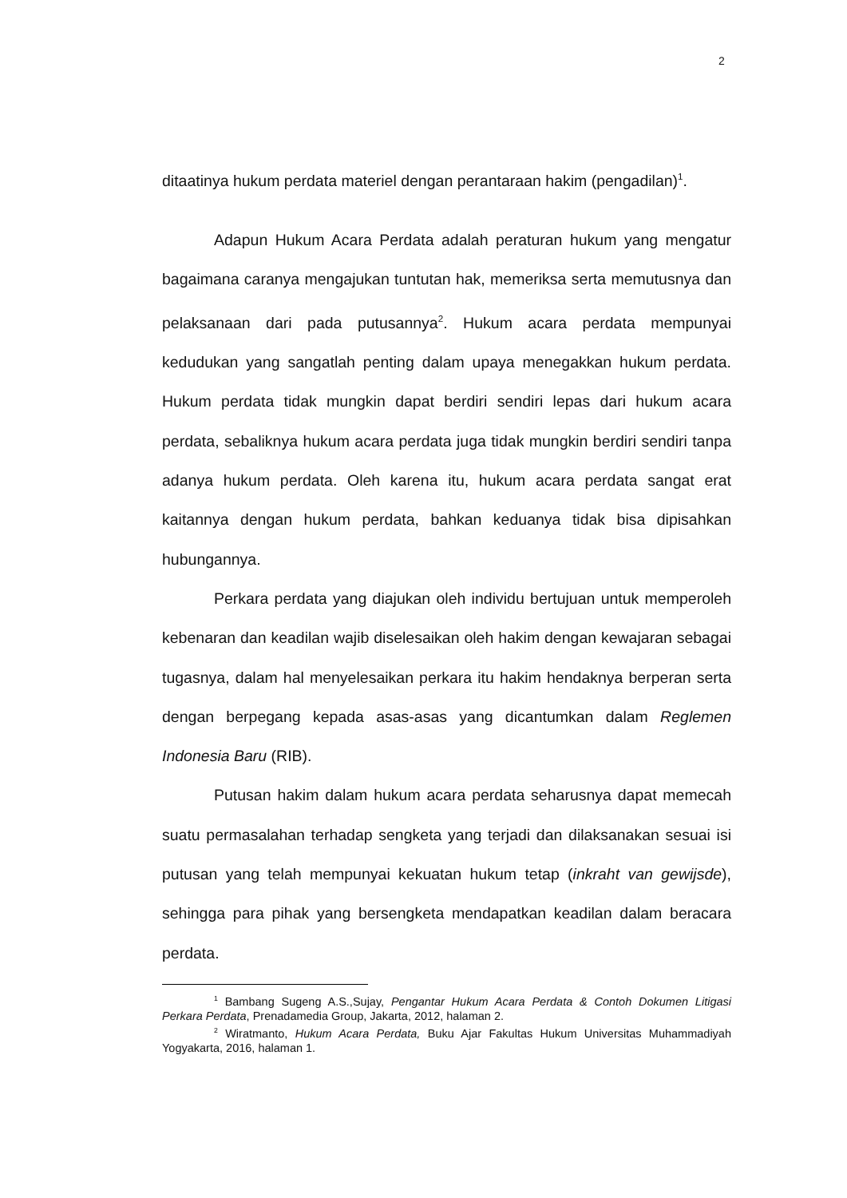2
ditaatinya hukum perdata materiel dengan perantaraan hakim (pengadilan)<sup>1</sup>.
Adapun Hukum Acara Perdata adalah peraturan hukum yang mengatur bagaimana caranya mengajukan tuntutan hak, memeriksa serta memutusnya dan pelaksanaan dari pada putusannya<sup>2</sup>. Hukum acara perdata mempunyai kedudukan yang sangatlah penting dalam upaya menegakkan hukum perdata. Hukum perdata tidak mungkin dapat berdiri sendiri lepas dari hukum acara perdata, sebaliknya hukum acara perdata juga tidak mungkin berdiri sendiri tanpa adanya hukum perdata. Oleh karena itu, hukum acara perdata sangat erat kaitannya dengan hukum perdata, bahkan keduanya tidak bisa dipisahkan hubungannya.
Perkara perdata yang diajukan oleh individu bertujuan untuk memperoleh kebenaran dan keadilan wajib diselesaikan oleh hakim dengan kewajaran sebagai tugasnya, dalam hal menyelesaikan perkara itu hakim hendaknya berperan serta dengan berpegang kepada asas-asas yang dicantumkan dalam Reglemen Indonesia Baru (RIB).
Putusan hakim dalam hukum acara perdata seharusnya dapat memecah suatu permasalahan terhadap sengketa yang terjadi dan dilaksanakan sesuai isi putusan yang telah mempunyai kekuatan hukum tetap (inkraht van gewijsde), sehingga para pihak yang bersengketa mendapatkan keadilan dalam beracara perdata.
<sup>1</sup> Bambang Sugeng A.S.,Sujay, Pengantar Hukum Acara Perdata & Contoh Dokumen Litigasi Perkara Perdata, Prenadamedia Group, Jakarta, 2012, halaman 2.
<sup>2</sup> Wiratmanto, Hukum Acara Perdata, Buku Ajar Fakultas Hukum Universitas Muhammadiyah Yogyakarta, 2016, halaman 1.